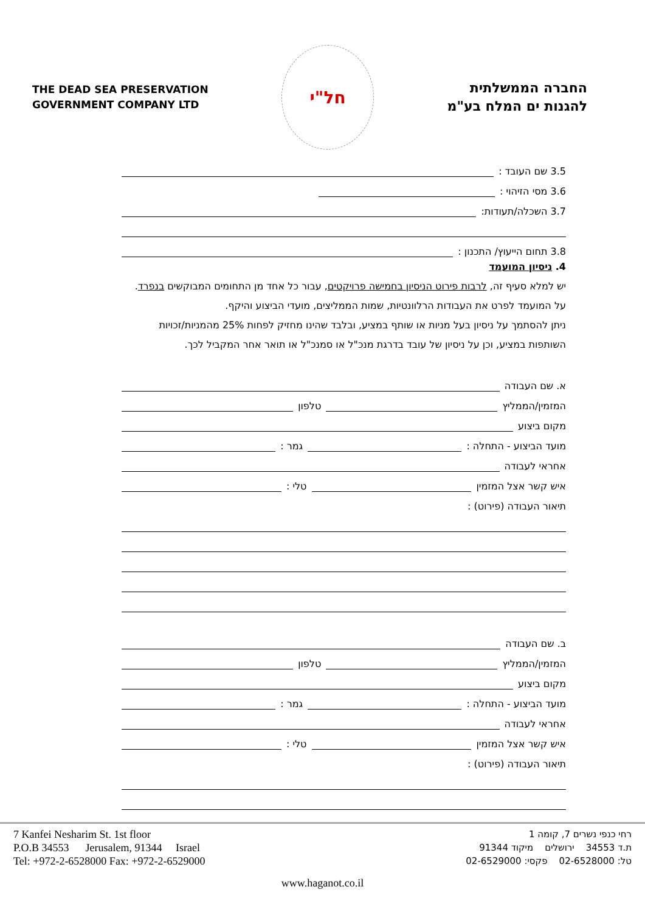THE DEAD SEA PRESERVATION
GOVERNMENT COMPANY LTD
חל"י
החברה הממשלתית
להגנות ים המלח בע"מ
3.5 שם העובד :
3.6 מסי הזיהוי :
3.7 השכלה/תעודות:
3.8 תחום הייעוץ/ התכנון :
4. ניסיון המועמד
יש למלא סעיף זה, לרבות פירוט הניסיון בחמישה פרויקטים, עבור כל אחד מן התחומים המבוקשים בנפרד. על המועמד לפרט את העבודות הרלוונטיות, שמות הממליצים, מועדי הביצוע והיקף.
ניתן להסתמך על ניסיון בעל מניות או שותף במציע, ובלבד שהינו מחזיק לפחות 25% מהמניות/זכויות השותפות במציע, וכן על ניסיון של עובד בדרגת מנכ"ל או סמנכ"ל או תואר אחר המקביל לכך.
א. שם העבודה
המזמין/הממליץ טלפון
מקום ביצוע
מועד הביצוע - התחלה : גמר :
אחראי לעבודה
איש קשר אצל המזמין טלי :
תיאור העבודה (פירוט) :
ב. שם העבודה
המזמין/הממליץ טלפון
מקום ביצוע
מועד הביצוע - התחלה : גמר :
אחראי לעבודה
איש קשר אצל המזמין טלי :
תיאור העבודה (פירוט) :
7 Kanfei Nesharim St. 1st floor
P.O.B 34553 Jerusalem, 91344 Israel
Tel: +972-2-6528000 Fax: +972-2-6529000
רחי כנפי נשרים 7, קומה 1
ת.ד 34553 ירושלים מיקוד 91344
טל: 02-6528000 פקסי: 02-6529000
www.haganot.co.il